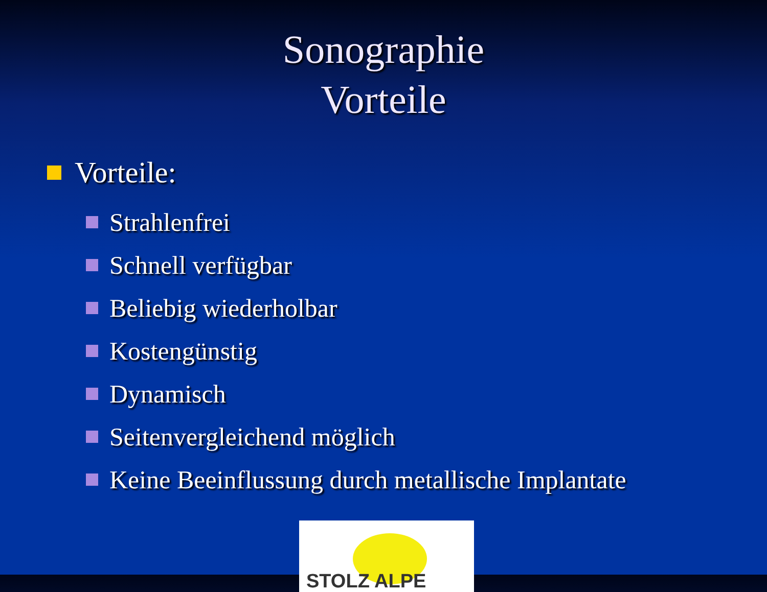Sonographie
Vorteile
Vorteile:
Strahlenfrei
Schnell verfügbar
Beliebig wiederholbar
Kostengünstig
Dynamisch
Seitenvergleichend möglich
Keine Beeinflussung durch metallische Implantate
STOLZ ALPE